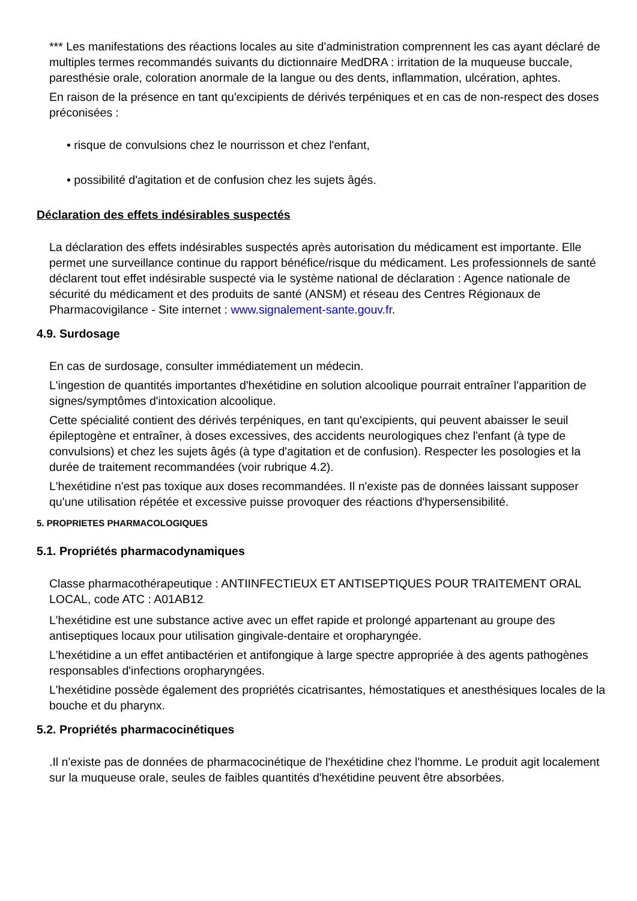*** Les manifestations des réactions locales au site d'administration comprennent les cas ayant déclaré de multiples termes recommandés suivants du dictionnaire MedDRA : irritation de la muqueuse buccale, paresthésie orale, coloration anormale de la langue ou des dents, inflammation, ulcération, aphtes.
En raison de la présence en tant qu'excipients de dérivés terpéniques et en cas de non-respect des doses préconisées :
• risque de convulsions chez le nourrisson et chez l'enfant,
• possibilité d'agitation et de confusion chez les sujets âgés.
Déclaration des effets indésirables suspectés
La déclaration des effets indésirables suspectés après autorisation du médicament est importante. Elle permet une surveillance continue du rapport bénéfice/risque du médicament. Les professionnels de santé déclarent tout effet indésirable suspecté via le système national de déclaration : Agence nationale de sécurité du médicament et des produits de santé (ANSM) et réseau des Centres Régionaux de Pharmacovigilance - Site internet : www.signalement-sante.gouv.fr.
4.9. Surdosage
En cas de surdosage, consulter immédiatement un médecin.
L'ingestion de quantités importantes d'hexétidine en solution alcoolique pourrait entraîner l'apparition de signes/symptômes d'intoxication alcoolique.
Cette spécialité contient des dérivés terpéniques, en tant qu'excipients, qui peuvent abaisser le seuil épileptogène et entraîner, à doses excessives, des accidents neurologiques chez l'enfant (à type de convulsions) et chez les sujets âgés (à type d'agitation et de confusion). Respecter les posologies et la durée de traitement recommandées (voir rubrique 4.2).
L'hexétidine n'est pas toxique aux doses recommandées. Il n'existe pas de données laissant supposer qu'une utilisation répétée et excessive puisse provoquer des réactions d'hypersensibilité.
5. PROPRIETES PHARMACOLOGIQUES
5.1. Propriétés pharmacodynamiques
Classe pharmacothérapeutique : ANTIINFECTIEUX ET ANTISEPTIQUES POUR TRAITEMENT ORAL LOCAL, code ATC : A01AB12.
L'hexétidine est une substance active avec un effet rapide et prolongé appartenant au groupe des antiseptiques locaux pour utilisation gingivale-dentaire et oropharyngée.
L'hexétidine a un effet antibactérien et antifongique à large spectre appropriée à des agents pathogènes responsables d'infections oropharyngées.
L'hexétidine possède également des propriétés cicatrisantes, hémostatiques et anesthésiques locales de la bouche et du pharynx.
5.2. Propriétés pharmacocinétiques
.Il n'existe pas de données de pharmacocinétique de l'hexétidine chez l'homme. Le produit agit localement sur la muqueuse orale, seules de faibles quantités d'hexétidine peuvent être absorbées.